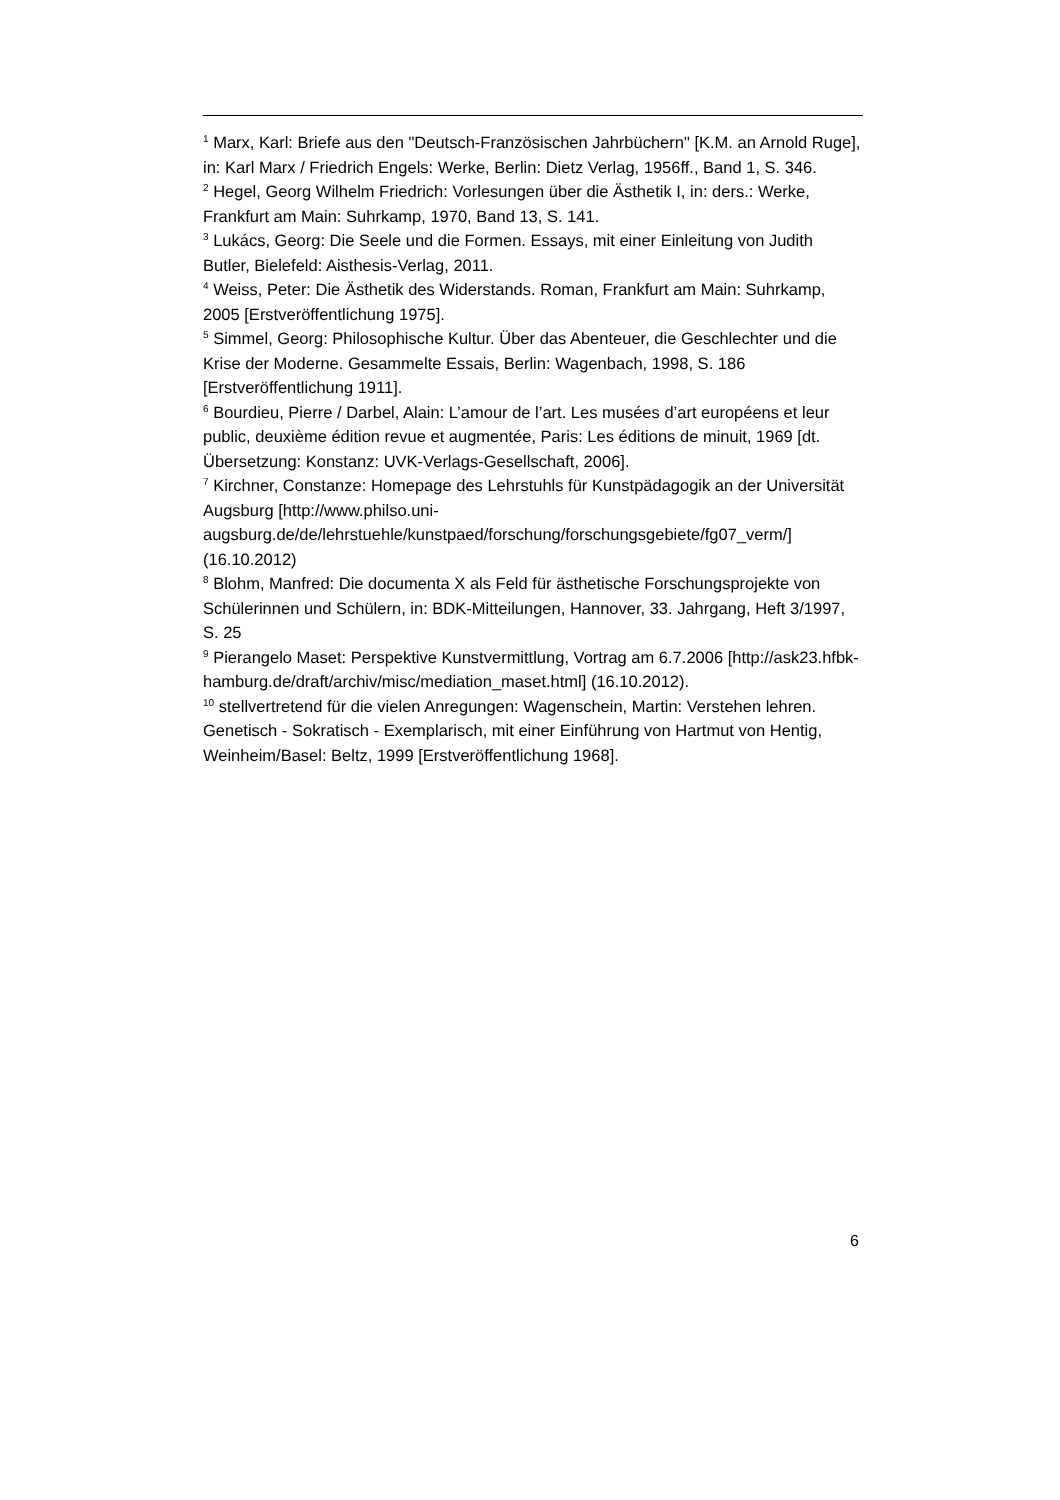<sup>1</sup> Marx, Karl: Briefe aus den "Deutsch-Französischen Jahrbüchern" [K.M. an Arnold Ruge], in: Karl Marx / Friedrich Engels: Werke, Berlin: Dietz Verlag, 1956ff., Band 1, S. 346.
<sup>2</sup> Hegel, Georg Wilhelm Friedrich: Vorlesungen über die Ästhetik I, in: ders.: Werke, Frankfurt am Main: Suhrkamp, 1970, Band 13, S. 141.
<sup>3</sup> Lukács, Georg: Die Seele und die Formen. Essays, mit einer Einleitung von Judith Butler, Bielefeld: Aisthesis-Verlag, 2011.
<sup>4</sup> Weiss, Peter: Die Ästhetik des Widerstands. Roman, Frankfurt am Main: Suhrkamp, 2005 [Erstveröffentlichung 1975].
<sup>5</sup> Simmel, Georg: Philosophische Kultur. Über das Abenteuer, die Geschlechter und die Krise der Moderne. Gesammelte Essais, Berlin: Wagenbach, 1998, S. 186 [Erstveröffentlichung 1911].
<sup>6</sup> Bourdieu, Pierre / Darbel, Alain: L’amour de l’art. Les musées d’art européens et leur public, deuxième édition revue et augmentée, Paris: Les éditions de minuit, 1969 [dt. Übersetzung: Konstanz: UVK-Verlags-Gesellschaft, 2006].
<sup>7</sup> Kirchner, Constanze: Homepage des Lehrstuhls für Kunstpädagogik an der Universität Augsburg [http://www.philso.uni-
augsburg.de/de/lehrstuehle/kunstpaed/forschung/forschungsgebiete/fg07_verm/] (16.10.2012)
<sup>8</sup> Blohm, Manfred: Die documenta X als Feld für ästhetische Forschungsprojekte von Schülerinnen und Schülern, in: BDK-Mitteilungen, Hannover, 33. Jahrgang, Heft 3/1997, S. 25
<sup>9</sup> Pierangelo Maset: Perspektive Kunstvermittlung, Vortrag am 6.7.2006 [http://ask23.hfbk-hamburg.de/draft/archiv/misc/mediation_maset.html] (16.10.2012).
<sup>10</sup> stellvertretend für die vielen Anregungen: Wagenschein, Martin: Verstehen lehren. Genetisch - Sokratisch - Exemplarisch, mit einer Einführung von Hartmut von Hentig, Weinheim/Basel: Beltz, 1999 [Erstveröffentlichung 1968].
6